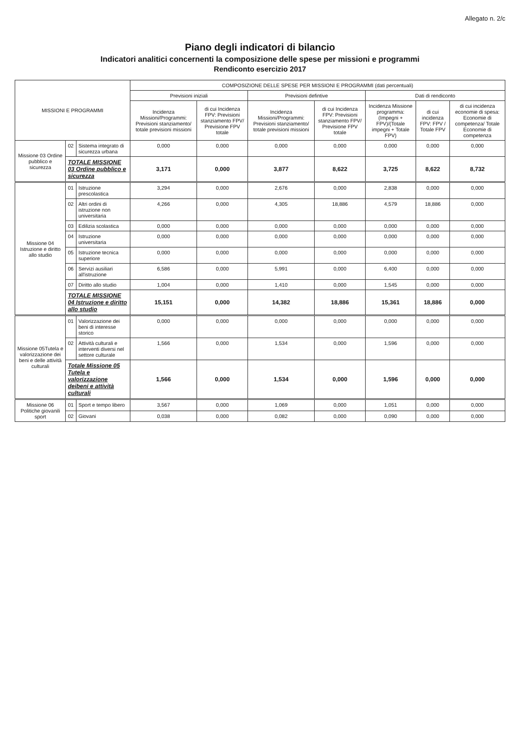Allegato n. 2/c
Piano degli indicatori di bilancio
Indicatori analitici concernenti la composizione delle spese per missioni e programmi
Rendiconto esercizio 2017
| MISSIONI E PROGRAMMI | | | COMPOSIZIONE DELLE SPESE PER MISSIONI E PROGRAMMI (dati percentuali) | | | | | | |
| --- | --- | --- | --- | --- | --- | --- | --- | --- | --- |
| | | | Previsioni iniziali | | Previsioni defintive | | Dati di rendiconto | | |
| | | | Incidenza Missioni/Programmi: Previsioni stanziamento/ totale previsioni missioni | di cui Incidenza FPV: Previsioni stanziamento FPV/ Previsione FPV totale | Incidenza Missioni/Programmi: Previsioni stanziamento/ totale previsioni missioni | di cui Incidenza FPV: Previsioni stanziamento FPV/ Previsione FPV totale | Incidenza Missione programma: (Impegni + FPV)/(Totale impegni + Totale FPV) | di cui incidenza FPV: FPV / Totale FPV | di cui incidenza economie di spesa: Economie di competenza/ Totale Economie di competenza |
| Missione 03 Ordine pubblico e sicurezza | 02 | Sistema integrato di sicurezza urbana | 0,000 | 0,000 | 0,000 | 0,000 | 0,000 | 0,000 | 0,000 |
| | TOTALE MISSIONE 03 Ordine pubblico e sicurezza | | 3,171 | 0,000 | 3,877 | 8,622 | 3,725 | 8,622 | 8,732 |
| Missione 04 Istruzione e diritto allo studio | 01 | Istruzione prescolastica | 3,294 | 0,000 | 2,676 | 0,000 | 2,838 | 0,000 | 0,000 |
| | 02 | Altri ordini di istruzione non universitaria | 4,266 | 0,000 | 4,305 | 18,886 | 4,579 | 18,886 | 0,000 |
| | 03 | Edilizia scolastica | 0,000 | 0,000 | 0,000 | 0,000 | 0,000 | 0,000 | 0,000 |
| | 04 | Istruzione universitaria | 0,000 | 0,000 | 0,000 | 0,000 | 0,000 | 0,000 | 0,000 |
| | 05 | Istruzione tecnica superiore | 0,000 | 0,000 | 0,000 | 0,000 | 0,000 | 0,000 | 0,000 |
| | 06 | Servizi ausiliari all'istruzione | 6,586 | 0,000 | 5,991 | 0,000 | 6,400 | 0,000 | 0,000 |
| | 07 | Diritto allo studio | 1,004 | 0,000 | 1,410 | 0,000 | 1,545 | 0,000 | 0,000 |
| | TOTALE MISSIONE 04 Istruzione e diritto allo studio | | 15,151 | 0,000 | 14,382 | 18,886 | 15,361 | 18,886 | 0,000 |
| Missione 05Tutela e valorizzazione dei beni e delle attività culturali | 01 | Valorizzazione dei beni di interesse storico | 0,000 | 0,000 | 0,000 | 0,000 | 0,000 | 0,000 | 0,000 |
| | 02 | Attività culturali e interventi diversi nel settore culturale | 1,566 | 0,000 | 1,534 | 0,000 | 1,596 | 0,000 | 0,000 |
| | Totale Missione 05 Tutela e valorizzazione deibeni e attività culturali | | 1,566 | 0,000 | 1,534 | 0,000 | 1,596 | 0,000 | 0,000 |
| Missione 06 Politiche giovanili sport | 01 | Sport e tempo libero | 3,567 | 0,000 | 1,069 | 0,000 | 1,051 | 0,000 | 0,000 |
| | 02 | Giovani | 0,038 | 0,000 | 0,082 | 0,000 | 0,090 | 0,000 | 0,000 |